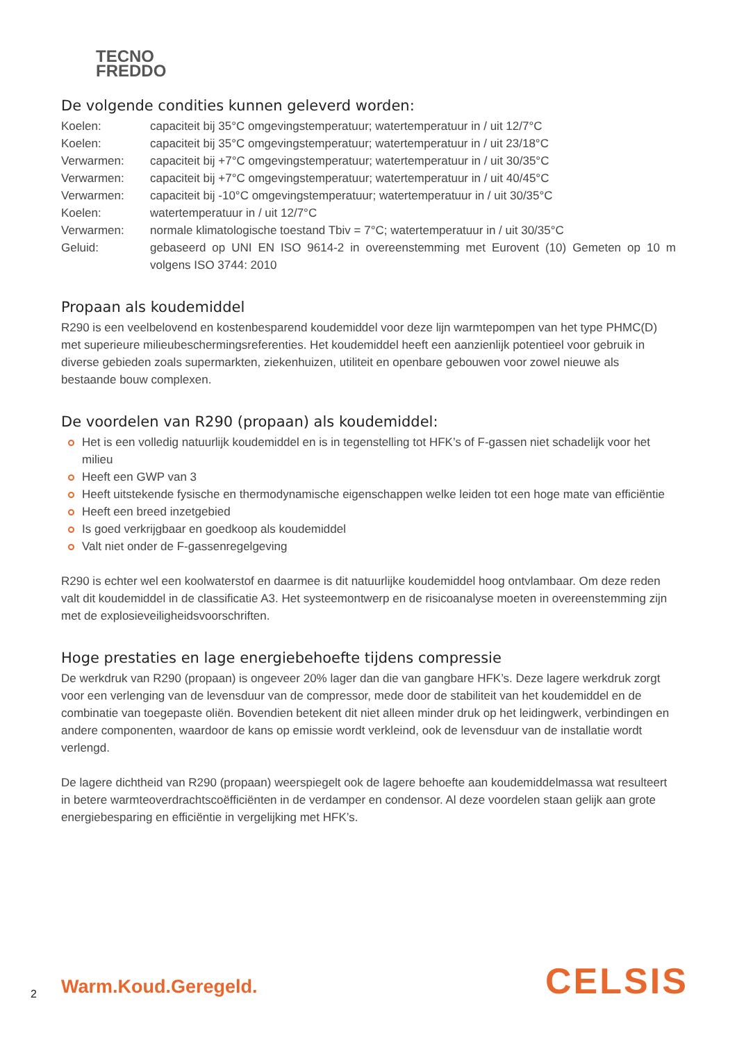TECNO
FREDDO
De volgende condities kunnen geleverd worden:
Koelen: capaciteit bij 35°C omgevingstemperatuur; watertemperatuur in / uit 12/7°C
Koelen: capaciteit bij 35°C omgevingstemperatuur; watertemperatuur in / uit 23/18°C
Verwarmen: capaciteit bij +7°C omgevingstemperatuur; watertemperatuur in / uit 30/35°C
Verwarmen: capaciteit bij +7°C omgevingstemperatuur; watertemperatuur in / uit 40/45°C
Verwarmen: capaciteit bij -10°C omgevingstemperatuur; watertemperatuur in / uit 30/35°C
Koelen: watertemperatuur in / uit 12/7°C
Verwarmen: normale klimatologische toestand Tbiv = 7°C; watertemperatuur in / uit 30/35°C
Geluid: gebaseerd op UNI EN ISO 9614-2 in overeenstemming met Eurovent (10) Gemeten op 10 m volgens ISO 3744: 2010
Propaan als koudemiddel
R290 is een veelbelovend en kostenbesparend koudemiddel voor deze lijn warmtepompen van het type PHMC(D) met superieure milieubeschermingsreferenties. Het koudemiddel heeft een aanzienlijk potentieel voor gebruik in diverse gebieden zoals supermarkten, ziekenhuizen, utiliteit en openbare gebouwen voor zowel nieuwe als bestaande bouw complexen.
De voordelen van R290 (propaan) als koudemiddel:
Het is een volledig natuurlijk koudemiddel en is in tegenstelling tot HFK’s of F-gassen niet schadelijk voor het milieu
Heeft een GWP van 3
Heeft uitstekende fysische en thermodynamische eigenschappen welke leiden tot een hoge mate van efficiëntie
Heeft een breed inzetgebied
Is goed verkrijgbaar en goedkoop als koudemiddel
Valt niet onder de F-gassenregelgeving
R290 is echter wel een koolwaterstof en daarmee is dit natuurlijke koudemiddel hoog ontvlambaar. Om deze reden valt dit koudemiddel in de classificatie A3. Het systeemontwerp en de risicoanalyse moeten in overeenstemming zijn met de explosieveiligheidsvoorschriften.
Hoge prestaties en lage energiebehoefte tijdens compressie
De werkdruk van R290 (propaan) is ongeveer 20% lager dan die van gangbare HFK’s. Deze lagere werkdruk zorgt voor een verlenging van de levensduur van de compressor, mede door de stabiliteit van het koudemiddel en de combinatie van toegepaste oliën. Bovendien betekent dit niet alleen minder druk op het leidingwerk, verbindingen en andere componenten, waardoor de kans op emissie wordt verkleind, ook de levensduur van de installatie wordt verlengd.
De lagere dichtheid van R290 (propaan) weerspiegelt ook de lagere behoefte aan koudemiddelmassa wat resulteert in betere warmteoverdrachtscoëfficiënten in de verdamper en condensor. Al deze voordelen staan gelijk aan grote energiebesparing en efficiëntie in vergelijking met HFK’s.
2 Warm.Koud.Geregeld. CELSIS